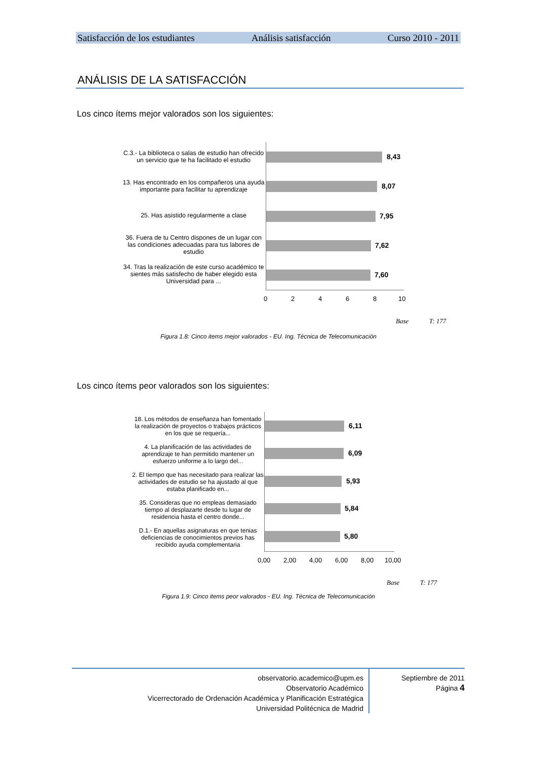Satisfacción de los estudiantes Análisis satisfacción Curso 2010 - 2011
ANÁLISIS DE LA SATISFACCIÓN
Los cinco ítems mejor valorados son los siguientes:
C.3.- La biblioteca o salas de estudio han ofrecido un servicio que te ha facilitado el estudio
13. Has encontrado en los compañeros una ayuda importante para facilitar tu aprendizaje
25. Has asistido regularmente a clase
36. Fuera de tu Centro dispones de un lugar con las condiciones adecuadas para tus labores de estudio
34. Tras la realización de este curso académico te sientes más satisfecho de haber elegido esta Universidad para ...
8,43
8,07
7,95
7,62
7,60
0 2 4 6 8 10
Base T: 177
Figura 1.8: Cinco items mejor valorados - EU. Ing. Técnica de Telecomunicación
Los cinco ítems peor valorados son los siguientes:
18. Los métodos de enseñanza han fomentado la realización de proyectos o trabajos prácticos en los que se requería...
4. La planificación de las actividades de aprendizaje te han permitido mantener un esfuerzo uniforme a lo largo del...
2. El tiempo que has necesitado para realizar las actividades de estudio se ha ajustado al que estaba planificado en...
35. Consideras que no empleas demasiado tiempo al desplazarte desde tu lugar de residencia hasta el centro donde...
D.1.- En aquellas asignaturas en que tenias deficiencias de conocimientos previos has recibido ayuda complementaria
6,11
6,09
5,93
5,84
5,80
0,00 2,00 4,00 6,00 8,00 10,00
Base T: 177
Figura 1.9: Cinco items peor valorados - EU. Ing. Técnica de Telecomunicación
observatorio.academico@upm.es
Observatorio Académico
Vicerrectorado de Ordenación Académica y Planificación Estratégica
Universidad Politécnica de Madrid
Septiembre de 2011
Página 4